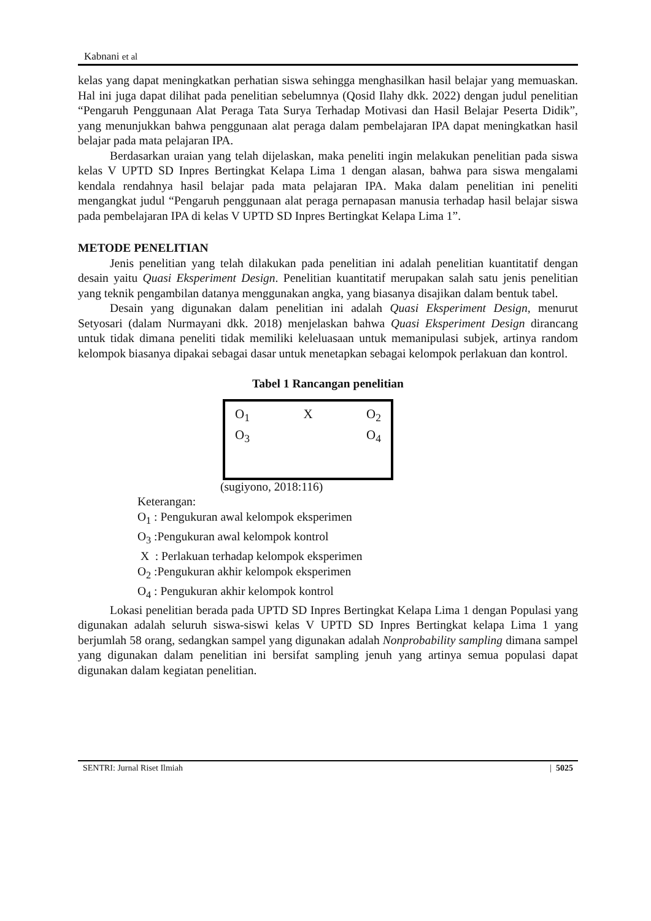Kabnani et al
kelas yang dapat meningkatkan perhatian siswa sehingga menghasilkan hasil belajar yang memuaskan. Hal ini juga dapat dilihat pada penelitian sebelumnya (Qosid Ilahy dkk. 2022) dengan judul penelitian “Pengaruh Penggunaan Alat Peraga Tata Surya Terhadap Motivasi dan Hasil Belajar Peserta Didik”, yang menunjukkan bahwa penggunaan alat peraga dalam pembelajaran IPA dapat meningkatkan hasil belajar pada mata pelajaran IPA.
Berdasarkan uraian yang telah dijelaskan, maka peneliti ingin melakukan penelitian pada siswa kelas V UPTD SD Inpres Bertingkat Kelapa Lima 1 dengan alasan, bahwa para siswa mengalami kendala rendahnya hasil belajar pada mata pelajaran IPA. Maka dalam penelitian ini peneliti mengangkat judul “Pengaruh penggunaan alat peraga pernapasan manusia terhadap hasil belajar siswa pada pembelajaran IPA di kelas V UPTD SD Inpres Bertingkat Kelapa Lima 1”.
METODE PENELITIAN
Jenis penelitian yang telah dilakukan pada penelitian ini adalah penelitian kuantitatif dengan desain yaitu Quasi Eksperiment Design. Penelitian kuantitatif merupakan salah satu jenis penelitian yang teknik pengambilan datanya menggunakan angka, yang biasanya disajikan dalam bentuk tabel.
Desain yang digunakan dalam penelitian ini adalah Quasi Eksperiment Design, menurut Setyosari (dalam Nurmayani dkk. 2018) menjelaskan bahwa Quasi Eksperiment Design dirancang untuk tidak dimana peneliti tidak memiliki keleluasaan untuk memanipulasi subjek, artinya random kelompok biasanya dipakai sebagai dasar untuk menetapkan sebagai kelompok perlakuan dan kontrol.
Tabel 1 Rancangan penelitian
| O<sub>1</sub> O<sub>3</sub> | X | O<sub>2</sub> O<sub>4</sub> |
(sugiyono, 2018:116)
Keterangan:
O<sub>1</sub> : Pengukuran awal kelompok eksperimen
O<sub>3</sub> :Pengukuran awal kelompok kontrol
X : Perlakuan terhadap kelompok eksperimen
O<sub>2</sub> :Pengukuran akhir kelompok eksperimen
O<sub>4</sub> : Pengukuran akhir kelompok kontrol
Lokasi penelitian berada pada UPTD SD Inpres Bertingkat Kelapa Lima 1 dengan Populasi yang digunakan adalah seluruh siswa-siswi kelas V UPTD SD Inpres Bertingkat kelapa Lima 1 yang berjumlah 58 orang, sedangkan sampel yang digunakan adalah Nonprobability sampling dimana sampel yang digunakan dalam penelitian ini bersifat sampling jenuh yang artinya semua populasi dapat digunakan dalam kegiatan penelitian.
SENTRI: Jurnal Riset Ilmiah | 5025